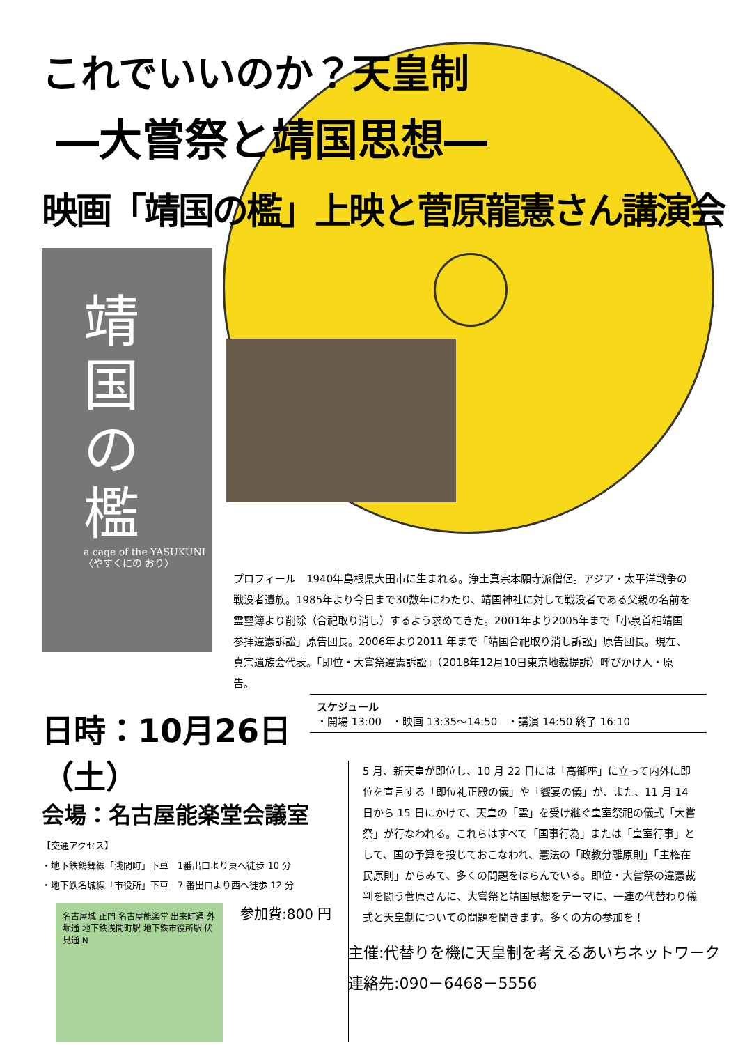これでいいのか？天皇制
―大嘗祭と靖国思想―
映画「靖国の檻」上映と菅原龍憲さん講演会
靖
国
の
檻
a cage of the YASUKUNI 〈やすくにの おり〉
プロフィール　1940年島根県大田市に生まれる。浄土真宗本願寺派僧侶。アジア・太平洋戦争の戦没者遺族。1985年より今日まで30数年にわたり、靖国神社に対して戦没者である父親の名前を霊璽簿より削除（合祀取り消し）するよう求めてきた。2001年より2005年まで「小泉首相靖国参拝違憲訴訟」原告団長。2006年より2011 年まで「靖国合祀取り消し訴訟」原告団長。現在、真宗遺族会代表。「即位・大嘗祭違憲訴訟」（2018年12月10日東京地裁提訴）呼びかけ人・原告。
スケジュール
・開場 13:00　・映画 13:35～14:50　・講演 14:50 終了 16:10
日時：10月26日（土）
会場：名古屋能楽堂会議室
【交通アクセス】
・地下鉄鶴舞線「浅間町」下車　1番出口より東へ徒歩 10 分
・地下鉄名城線「市役所」下車　7 番出口より西へ徒歩 12 分
名古屋城 正門 名古屋能楽堂 出来町通 外堀通 地下鉄浅間町駅 地下鉄市役所駅 伏見通 N
参加費:800 円
5 月、新天皇が即位し、10 月 22 日には「高御座」に立って内外に即位を宣言する「即位礼正殿の儀」や「饗宴の儀」が、また、11 月 14 日から 15 日にかけて、天皇の「霊」を受け継ぐ皇室祭祀の儀式「大嘗祭」が行なわれる。これらはすべて「国事行為」または「皇室行事」として、国の予算を投じておこなわれ、憲法の「政教分離原則」「主権在民原則」からみて、多くの問題をはらんでいる。即位・大嘗祭の違憲裁判を闘う菅原さんに、大嘗祭と靖国思想をテーマに、一連の代替わり儀式と天皇制についての問題を聞きます。多くの方の参加を！
主催:代替りを機に天皇制を考えるあいちネットワーク
連絡先:090－6468－5556